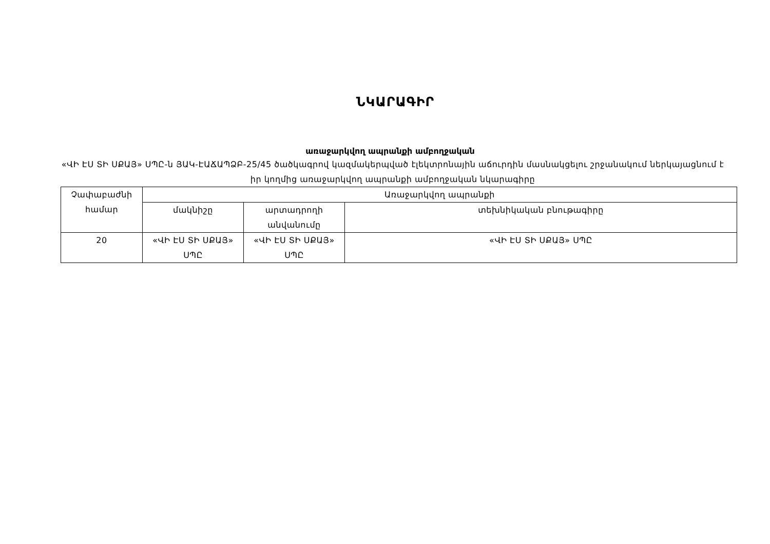ՆԿԱՐԱԳԻՐ
առաջարկվող ապրանքի ամբողջական
«ՎԻ ԷՍ ՏԻ ՍՔԱՅ» ՍՊԸ-ն ՅԱԿ-ԷԱՃԱՊՁԲ-25/45 ծածկագրով կազմակերպված էլեկտրոնային աճուրդին մասնակցելու շրջանակում ներկայացնում է իր կողմից առաջարկվող ապրանքի ամբողջական նկարագիրը
| Չափաբաժնի համար | Առաջարկվող ապրանքի | | |
| --- | --- | --- | --- |
| | մակնիշը | արտադրողի անվանումը | տեխնիկական բնութագիրը |
| 20 | «ՎԻ ԷՍ ՏԻ ՍՔԱՅ» ՍՊԸ | «ՎԻ ԷՍ ՏԻ ՍՔԱՅ» ՍՊԸ | «ՎԻ ԷՍ ՏԻ ՍՔԱՅ» ՍՊԸ |